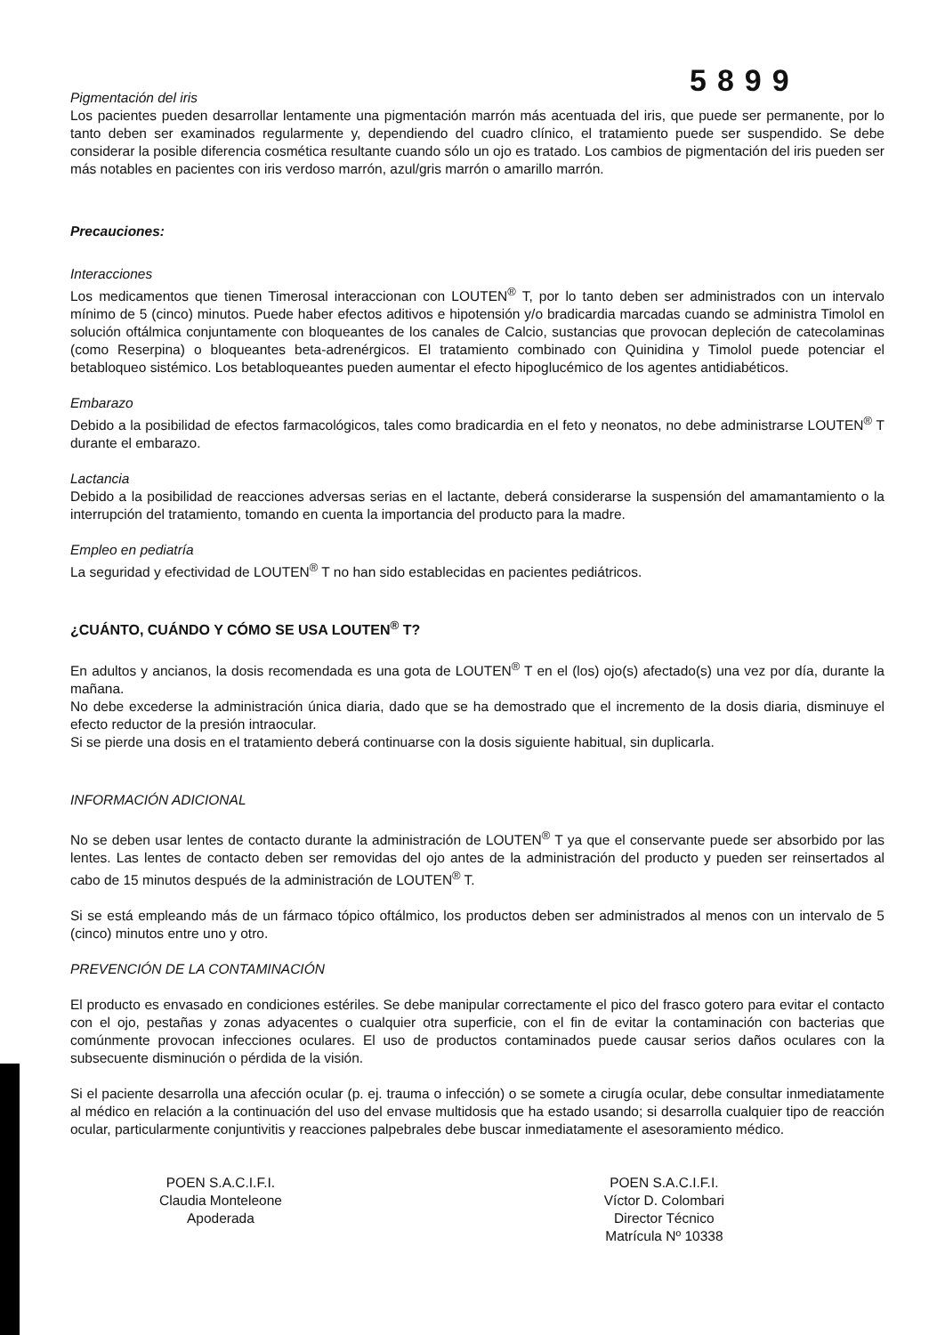5899
Pigmentación del iris
Los pacientes pueden desarrollar lentamente una pigmentación marrón más acentuada del iris, que puede ser permanente, por lo tanto deben ser examinados regularmente y, dependiendo del cuadro clínico, el tratamiento puede ser suspendido. Se debe considerar la posible diferencia cosmética resultante cuando sólo un ojo es tratado. Los cambios de pigmentación del iris pueden ser más notables en pacientes con iris verdoso marrón, azul/gris marrón o amarillo marrón.
Precauciones:
Interacciones
Los medicamentos que tienen Timerosal interaccionan con LOUTEN<sup>®</sup> T, por lo tanto deben ser administrados con un intervalo mínimo de 5 (cinco) minutos. Puede haber efectos aditivos e hipotensión y/o bradicardia marcadas cuando se administra Timolol en solución oftálmica conjuntamente con bloqueantes de los canales de Calcio, sustancias que provocan depleción de catecolaminas (como Reserpina) o bloqueantes beta-adrenérgicos. El tratamiento combinado con Quinidina y Timolol puede potenciar el betabloqueo sistémico. Los betabloqueantes pueden aumentar el efecto hipoglucémico de los agentes antidiabéticos.
Embarazo
Debido a la posibilidad de efectos farmacológicos, tales como bradicardia en el feto y neonatos, no debe administrarse LOUTEN<sup>®</sup> T durante el embarazo.
Lactancia
Debido a la posibilidad de reacciones adversas serias en el lactante, deberá considerarse la suspensión del amamantamiento o la interrupción del tratamiento, tomando en cuenta la importancia del producto para la madre.
Empleo en pediatría
La seguridad y efectividad de LOUTEN<sup>®</sup> T no han sido establecidas en pacientes pediátricos.
¿CUÁNTO, CUÁNDO Y CÓMO SE USA LOUTEN<sup>®</sup> T?
En adultos y ancianos, la dosis recomendada es una gota de LOUTEN<sup>®</sup> T en el (los) ojo(s) afectado(s) una vez por día, durante la mañana.
No debe excederse la administración única diaria, dado que se ha demostrado que el incremento de la dosis diaria, disminuye el efecto reductor de la presión intraocular.
Si se pierde una dosis en el tratamiento deberá continuarse con la dosis siguiente habitual, sin duplicarla.
INFORMACIÓN ADICIONAL
No se deben usar lentes de contacto durante la administración de LOUTEN<sup>®</sup> T ya que el conservante puede ser absorbido por las lentes. Las lentes de contacto deben ser removidas del ojo antes de la administración del producto y pueden ser reinsertados al cabo de 15 minutos después de la administración de LOUTEN<sup>®</sup> T.
Si se está empleando más de un fármaco tópico oftálmico, los productos deben ser administrados al menos con un intervalo de 5 (cinco) minutos entre uno y otro.
PREVENCIÓN DE LA CONTAMINACIÓN
El producto es envasado en condiciones estériles. Se debe manipular correctamente el pico del frasco gotero para evitar el contacto con el ojo, pestañas y zonas adyacentes o cualquier otra superficie, con el fin de evitar la contaminación con bacterias que comúnmente provocan infecciones oculares. El uso de productos contaminados puede causar serios daños oculares con la subsecuente disminución o pérdida de la visión.
Si el paciente desarrolla una afección ocular (p. ej. trauma o infección) o se somete a cirugía ocular, debe consultar inmediatamente al médico en relación a la continuación del uso del envase multidosis que ha estado usando; si desarrolla cualquier tipo de reacción ocular, particularmente conjuntivitis y reacciones palpebrales debe buscar inmediatamente el asesoramiento médico.
POEN S.A.C.I.F.I.
Claudia Monteleone
Apoderada
POEN S.A.C.I.F.I.
Víctor D. Colombari
Director Técnico
Matrícula Nº 10338